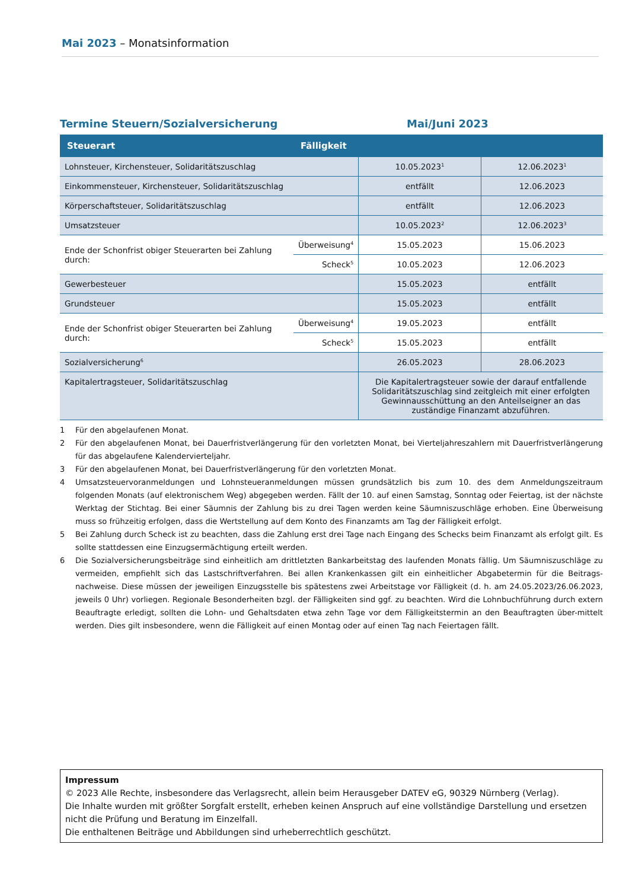Mai 2023 – Monatsinformation
Termine Steuern/Sozialversicherung Mai/Juni 2023
| Steuerart | Fälligkeit | | |
| --- | --- | --- | --- |
| Lohnsteuer, Kirchensteuer, Solidaritätszuschlag | | 10.05.2023<sup>1</sup> | 12.06.2023<sup>1</sup> |
| Einkommensteuer, Kirchensteuer, Solidaritätszuschlag | | entfällt | 12.06.2023 |
| Körperschaftsteuer, Solidaritätszuschlag | | entfällt | 12.06.2023 |
| Umsatzsteuer | | 10.05.2023<sup>2</sup> | 12.06.2023<sup>3</sup> |
| Ende der Schonfrist obiger Steuerarten bei Zahlung durch: | Überweisung<sup>4</sup> | 15.05.2023 | 15.06.2023 |
| | Scheck<sup>5</sup> | 10.05.2023 | 12.06.2023 |
| Gewerbesteuer | | 15.05.2023 | entfällt |
| Grundsteuer | | 15.05.2023 | entfällt |
| Ende der Schonfrist obiger Steuerarten bei Zahlung durch: | Überweisung<sup>4</sup> | 19.05.2023 | entfällt |
| | Scheck<sup>5</sup> | 15.05.2023 | entfällt |
| Sozialversicherung<sup>6</sup> | | 26.05.2023 | 28.06.2023 |
| Kapitalertragsteuer, Solidaritätszuschlag | | Die Kapitalertragsteuer sowie der darauf entfallende Solidaritätszuschlag sind zeitgleich mit einer erfolgten Gewinnausschüttung an den Anteilseigner an das zuständige Finanzamt abzuführen. | |
1 Für den abgelaufenen Monat.
2 Für den abgelaufenen Monat, bei Dauerfristverlängerung für den vorletzten Monat, bei Vierteljahreszahlern mit Dauerfristverlängerung für das abgelaufene Kalendervierteljahr.
3 Für den abgelaufenen Monat, bei Dauerfristverlängerung für den vorletzten Monat.
4 Umsatzsteuervoranmeldungen und Lohnsteueranmeldungen müssen grundsätzlich bis zum 10. des dem Anmeldungszeitraum folgenden Monats (auf elektronischem Weg) abgegeben werden. Fällt der 10. auf einen Samstag, Sonntag oder Feiertag, ist der nächste Werktag der Stichtag. Bei einer Säumnis der Zahlung bis zu drei Tagen werden keine Säumniszuschläge erhoben. Eine Überweisung muss so frühzeitig erfolgen, dass die Wertstellung auf dem Konto des Finanzamts am Tag der Fälligkeit erfolgt.
5 Bei Zahlung durch Scheck ist zu beachten, dass die Zahlung erst drei Tage nach Eingang des Schecks beim Finanzamt als erfolgt gilt. Es sollte stattdessen eine Einzugsermächtigung erteilt werden.
6 Die Sozialversicherungsbeiträge sind einheitlich am drittletzten Bankarbeitstag des laufenden Monats fällig. Um Säumniszuschläge zu vermeiden, empfiehlt sich das Lastschriftverfahren. Bei allen Krankenkassen gilt ein einheitlicher Abgabetermin für die Beitrags-nachweise. Diese müssen der jeweiligen Einzugsstelle bis spätestens zwei Arbeitstage vor Fälligkeit (d. h. am 24.05.2023/26.06.2023, jeweils 0 Uhr) vorliegen. Regionale Besonderheiten bzgl. der Fälligkeiten sind ggf. zu beachten. Wird die Lohnbuchführung durch extern Beauftragte erledigt, sollten die Lohn- und Gehaltsdaten etwa zehn Tage vor dem Fälligkeitstermin an den Beauftragten über-mittelt werden. Dies gilt insbesondere, wenn die Fälligkeit auf einen Montag oder auf einen Tag nach Feiertagen fällt.
Impressum
© 2023 Alle Rechte, insbesondere das Verlagsrecht, allein beim Herausgeber DATEV eG, 90329 Nürnberg (Verlag).
Die Inhalte wurden mit größter Sorgfalt erstellt, erheben keinen Anspruch auf eine vollständige Darstellung und ersetzen nicht die Prüfung und Beratung im Einzelfall.
Die enthaltenen Beiträge und Abbildungen sind urheberrechtlich geschützt.